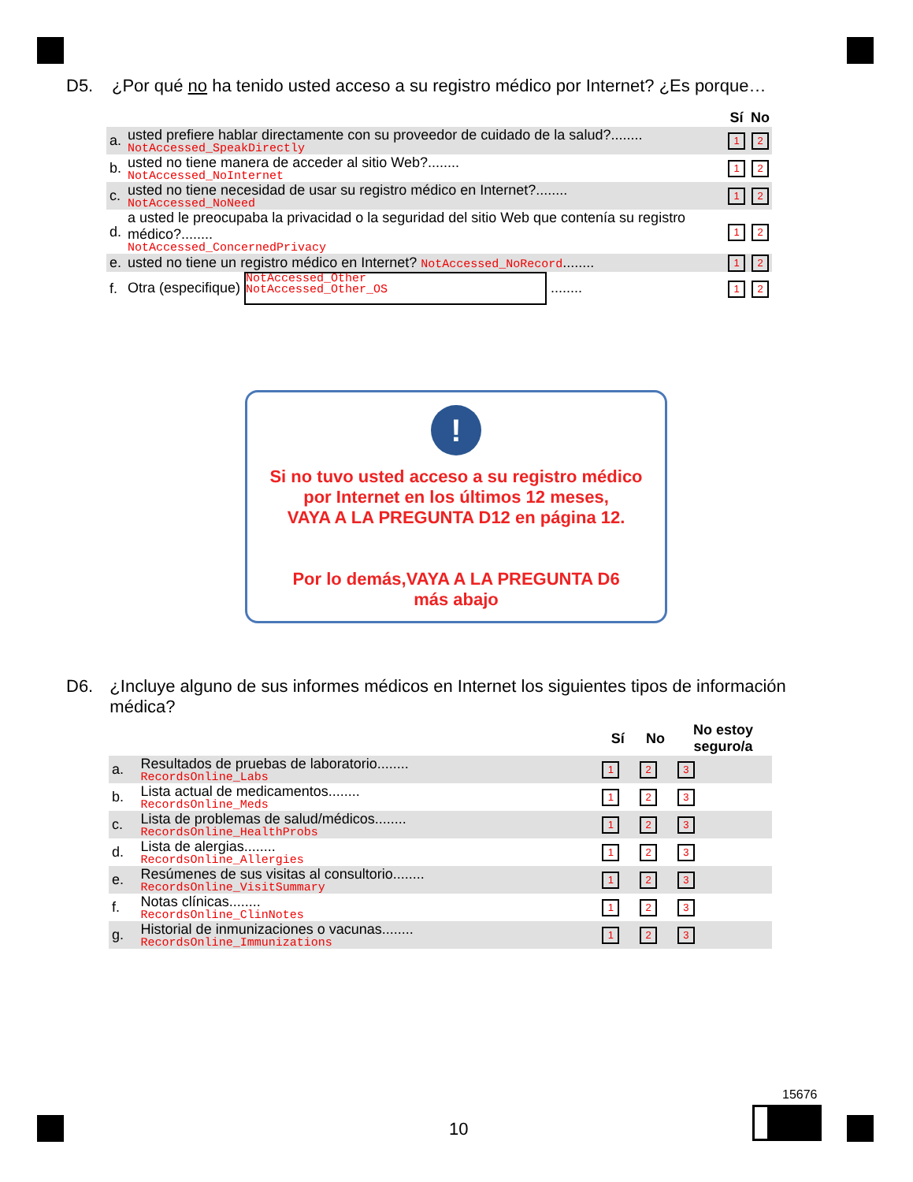D5. ¿Por qué no ha tenido usted acceso a su registro médico por Internet? ¿Es porque…
| | | Sí | No |
| --- | --- | --- | --- |
| a. | usted prefiere hablar directamente con su proveedor de cuidado de la salud?........ NotAccessed_SpeakDirectly | 1 | 2 |
| b. | usted no tiene manera de acceder al sitio Web?........ NotAccessed_NoInternet | 1 | 2 |
| c. | usted no tiene necesidad de usar su registro médico en Internet?........ NotAccessed_NoNeed | 1 | 2 |
| d. | a usted le preocupaba la privacidad o la seguridad del sitio Web que contenía su registro médico?........ NotAccessed_ConcernedPrivacy | 1 | 2 |
| e. | usted no tiene un registro médico en Internet? NotAccessed_NoRecord ........ | 1 | 2 |
| f. | Otra (especifique) NotAccessed_Other NotAccessed_Other_OS ........ | 1 | 2 |
!
Si no tuvo usted acceso a su registro médico
por Internet en los últimos 12 meses,
VAYA A LA PREGUNTA D12 en página 12.
Por lo demás,VAYA A LA PREGUNTA D6
más abajo
D6. ¿Incluye alguno de sus informes médicos en Internet los siguientes tipos de información médica?
| | | Sí | No | No estoy seguro/a |
| --- | --- | --- | --- | --- |
| a. | Resultados de pruebas de laboratorio........ RecordsOnline_Labs | 1 | 2 | 3 |
| b. | Lista actual de medicamentos........ RecordsOnline_Meds | 1 | 2 | 3 |
| c. | Lista de problemas de salud/médicos........ RecordsOnline_HealthProbs | 1 | 2 | 3 |
| d. | Lista de alergias........ RecordsOnline_Allergies | 1 | 2 | 3 |
| e. | Resúmenes de sus visitas al consultorio........ RecordsOnline_VisitSummary | 1 | 2 | 3 |
| f. | Notas clínicas........ RecordsOnline_ClinNotes | 1 | 2 | 3 |
| g. | Historial de inmunizaciones o vacunas........ RecordsOnline_Immunizations | 1 | 2 | 3 |
10
15676